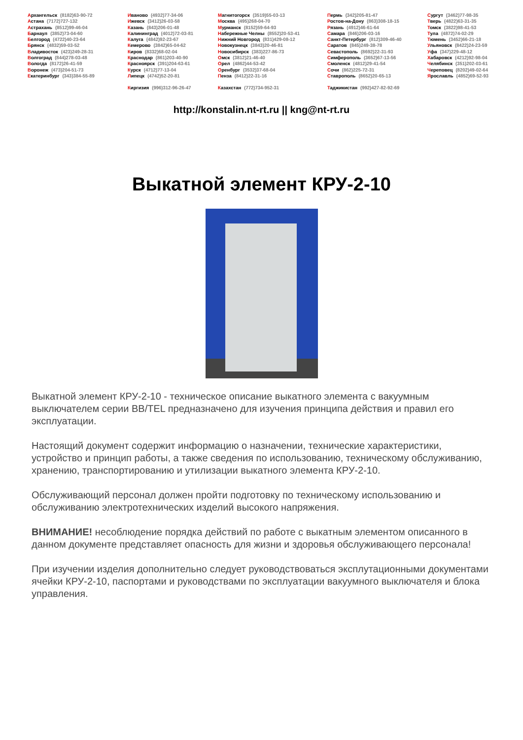Архангельск (8182)63-90-72
Астана (7172)727-132
Астрахань (8512)99-46-04
Барнаул (3852)73-04-60
Белгород (4722)40-23-64
Брянск (4832)59-03-52
Владивосток (423)249-28-31
Волгоград (844)278-03-48
Вологда (8172)26-41-59
Воронеж (473)204-51-73
Екатеринбург (343)384-55-89
Иваново (4932)77-34-06
Ижевск (3412)26-03-58
Казань (843)206-01-48
Калининград (4012)72-03-81
Калуга (4842)92-23-67
Кемерово (3842)65-04-62
Киров (8332)68-02-04
Краснодар (861)203-40-90
Красноярск (391)204-63-61
Курск (4712)77-13-04
Липецк (4742)52-20-81
Киргизия (996)312-96-26-47
Магнитогорск (3519)55-03-13
Москва (495)268-04-70
Мурманск (8152)59-64-93
Набережные Челны (8552)20-53-41
Нижний Новгород (831)429-08-12
Новокузнецк (3843)20-46-81
Новосибирск (383)227-86-73
Омск (3812)21-46-40
Орел (4862)44-53-42
Оренбург (3532)37-68-04
Пенза (8412)22-31-16
Казахстан (772)734-952-31
Пермь (342)205-81-47
Ростов-на-Дону (863)308-18-15
Рязань (4912)46-61-64
Самара (846)206-03-16
Санкт-Петербург (812)309-46-40
Саратов (845)249-38-78
Севастополь (8692)22-31-93
Симферополь (3652)67-13-56
Смоленск (4812)29-41-54
Сочи (862)225-72-31
Ставрополь (8652)20-65-13
Таджикистан (992)427-82-92-69
Сургут (3462)77-98-35
Тверь (4822)63-31-35
Томск (3822)98-41-53
Тула (4872)74-02-29
Тюмень (3452)66-21-18
Ульяновск (8422)24-23-59
Уфа (347)229-48-12
Хабаровск (4212)92-98-04
Челябинск (351)202-03-61
Череповец (8202)49-02-64
Ярославль (4852)69-52-93
http://konstalin.nt-rt.ru || kng@nt-rt.ru
Выкатной элемент КРУ-2-10
Выкатной элемент КРУ-2-10 - техническое описание выкатного элемента с вакуумным выключателем серии BB/TEL предназначено для изучения принципа действия и правил его эксплуатации.
Настоящий документ содержит информацию о назначении, технические характеристики, устройство и принцип работы, а также сведения по использованию, техническому обслуживанию, хранению, транспортированию и утилизации выкатного элемента КРУ-2-10.
Обслуживающий персонал должен пройти подготовку по техническому использованию и обслуживанию электротехнических изделий высокого напряжения.
ВНИМАНИЕ! несоблюдение порядка действий по работе с выкатным элементом описанного в данном документе представляет опасность для жизни и здоровья обслуживающего персонала!
При изучении изделия дополнительно следует руководствоваться эксплутационными документами ячейки КРУ-2-10, паспортами и руководствами по эксплуатации вакуумного выключателя и блока управления.